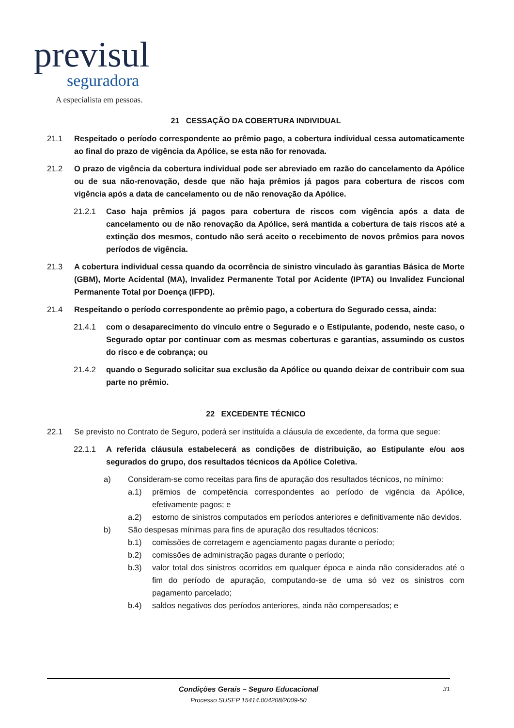previsul
seguradora
A especialista em pessoas.
21 CESSAÇÃO DA COBERTURA INDIVIDUAL
21.1 Respeitado o período correspondente ao prêmio pago, a cobertura individual cessa automaticamente ao final do prazo de vigência da Apólice, se esta não for renovada.
21.2 O prazo de vigência da cobertura individual pode ser abreviado em razão do cancelamento da Apólice ou de sua não-renovação, desde que não haja prêmios já pagos para cobertura de riscos com vigência após a data de cancelamento ou de não renovação da Apólice.
21.2.1 Caso haja prêmios já pagos para cobertura de riscos com vigência após a data de cancelamento ou de não renovação da Apólice, será mantida a cobertura de tais riscos até a extinção dos mesmos, contudo não será aceito o recebimento de novos prêmios para novos períodos de vigência.
21.3 A cobertura individual cessa quando da ocorrência de sinistro vinculado às garantias Básica de Morte (GBM), Morte Acidental (MA), Invalidez Permanente Total por Acidente (IPTA) ou Invalidez Funcional Permanente Total por Doença (IFPD).
21.4 Respeitando o período correspondente ao prêmio pago, a cobertura do Segurado cessa, ainda:
21.4.1 com o desaparecimento do vínculo entre o Segurado e o Estipulante, podendo, neste caso, o Segurado optar por continuar com as mesmas coberturas e garantias, assumindo os custos do risco e de cobrança; ou
21.4.2 quando o Segurado solicitar sua exclusão da Apólice ou quando deixar de contribuir com sua parte no prêmio.
22 EXCEDENTE TÉCNICO
22.1 Se previsto no Contrato de Seguro, poderá ser instituída a cláusula de excedente, da forma que segue:
22.1.1 A referida cláusula estabelecerá as condições de distribuição, ao Estipulante e/ou aos segurados do grupo, dos resultados técnicos da Apólice Coletiva.
a) Consideram-se como receitas para fins de apuração dos resultados técnicos, no mínimo:
a.1) prêmios de competência correspondentes ao período de vigência da Apólice, efetivamente pagos; e
a.2) estorno de sinistros computados em períodos anteriores e definitivamente não devidos.
b) São despesas mínimas para fins de apuração dos resultados técnicos:
b.1) comissões de corretagem e agenciamento pagas durante o período;
b.2) comissões de administração pagas durante o período;
b.3) valor total dos sinistros ocorridos em qualquer época e ainda não considerados até o fim do período de apuração, computando-se de uma só vez os sinistros com pagamento parcelado;
b.4) saldos negativos dos períodos anteriores, ainda não compensados; e
Condições Gerais – Seguro Educacional
Processo SUSEP 15414.004208/2009-50
31